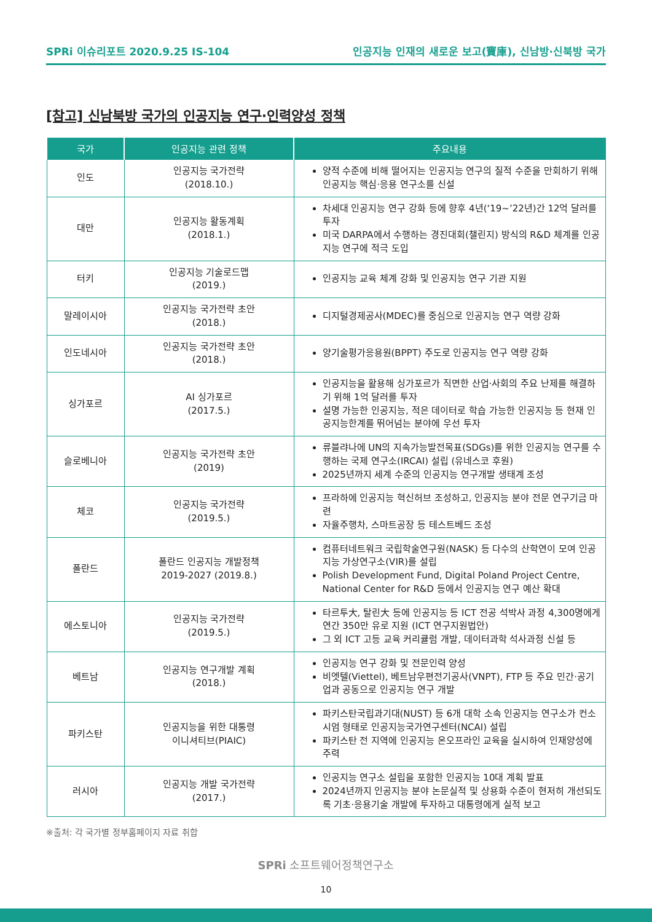SPRi 이슈리포트 2020.9.25 IS-104 인공지능 인재의 새로운 보고(寶庫), 신남방·신북방 국가
[참고] 신남북방 국가의 인공지능 연구·인력양성 정책
| 국가 | 인공지능 관련 정책 | 주요내용 |
| --- | --- | --- |
| 인도 | 인공지능 국가전략 (2018.10.) | 양적 수준에 비해 떨어지는 인공지능 연구의 질적 수준을 만회하기 위해 인공지능 핵심·응용 연구소를 신설 |
| 대만 | 인공지능 활동계획 (2018.1.) | 차세대 인공지능 연구 강화 등에 향후 4년(‘19~’22년)간 12억 달러를 투자 미국 DARPA에서 수행하는 경진대회(챌린지) 방식의 R&D 체계를 인공지능 연구에 적극 도입 |
| 터키 | 인공지능 기술로드맵 (2019.) | 인공지능 교육 체계 강화 및 인공지능 연구 기관 지원 |
| 말레이시아 | 인공지능 국가전략 초안 (2018.) | 디지털경제공사(MDEC)를 중심으로 인공지능 연구 역량 강화 |
| 인도네시아 | 인공지능 국가전략 초안 (2018.) | 양기술평가응용원(BPPT) 주도로 인공지능 연구 역량 강화 |
| 싱가포르 | AI 싱가포르 (2017.5.) | 인공지능을 활용해 싱가포르가 직면한 산업·사회의 주요 난제를 해결하기 위해 1억 달러를 투자 설명 가능한 인공지능, 적은 데이터로 학습 가능한 인공지능 등 현재 인공지능한계를 뛰어넘는 분야에 우선 투자 |
| 슬로베니아 | 인공지능 국가전략 초안 (2019) | 류블랴나에 UN의 지속가능발전목표(SDGs)를 위한 인공지능 연구를 수행하는 국제 연구소(IRCAI) 설립 (유네스코 후원) 2025년까지 세계 수준의 인공지능 연구개발 생태계 조성 |
| 체코 | 인공지능 국가전략 (2019.5.) | 프라하에 인공지능 혁신허브 조성하고, 인공지능 분야 전문 연구기금 마련 자율주행차, 스마트공장 등 테스트베드 조성 |
| 폴란드 | 폴란드 인공지능 개발정책 2019-2027 (2019.8.) | 컴퓨터네트워크 국립학술연구원(NASK) 등 다수의 산학연이 모여 인공지능 가상연구소(VIR)를 설립 Polish Development Fund, Digital Poland Project Centre, National Center for R&D 등에서 인공지능 연구 예산 확대 |
| 에스토니아 | 인공지능 국가전략 (2019.5.) | 타르투大, 탈린大 등에 인공지능 등 ICT 전공 석박사 과정 4,300명에게 연간 350만 유로 지원 (ICT 연구지원법안) 그 외 ICT 고등 교육 커리큘럼 개발, 데이터과학 석사과정 신설 등 |
| 베트남 | 인공지능 연구개발 계획 (2018.) | 인공지능 연구 강화 및 전문인력 양성 비엣텔(Viettel), 베트남우편전기공사(VNPT), FTP 등 주요 민간·공기업과 공동으로 인공지능 연구 개발 |
| 파키스탄 | 인공지능을 위한 대통령 이니셔티브(PIAIC) | 파키스탄국립과기대(NUST) 등 6개 대학 소속 인공지능 연구소가 컨소시엄 형태로 인공지능국가연구센터(NCAI) 설립 파키스탄 전 지역에 인공지능 온오프라인 교육을 실시하여 인재양성에 주력 |
| 러시아 | 인공지능 개발 국가전략 (2017.) | 인공지능 연구소 설립을 포함한 인공지능 10대 계획 발표 2024년까지 인공지능 분야 논문실적 및 상용화 수준이 현저히 개선되도록 기초·응용기술 개발에 투자하고 대통령에게 실적 보고 |
※출처: 각 국가별 정부홈페이지 자료 취합
SPRi 소프트웨어정책연구소
10